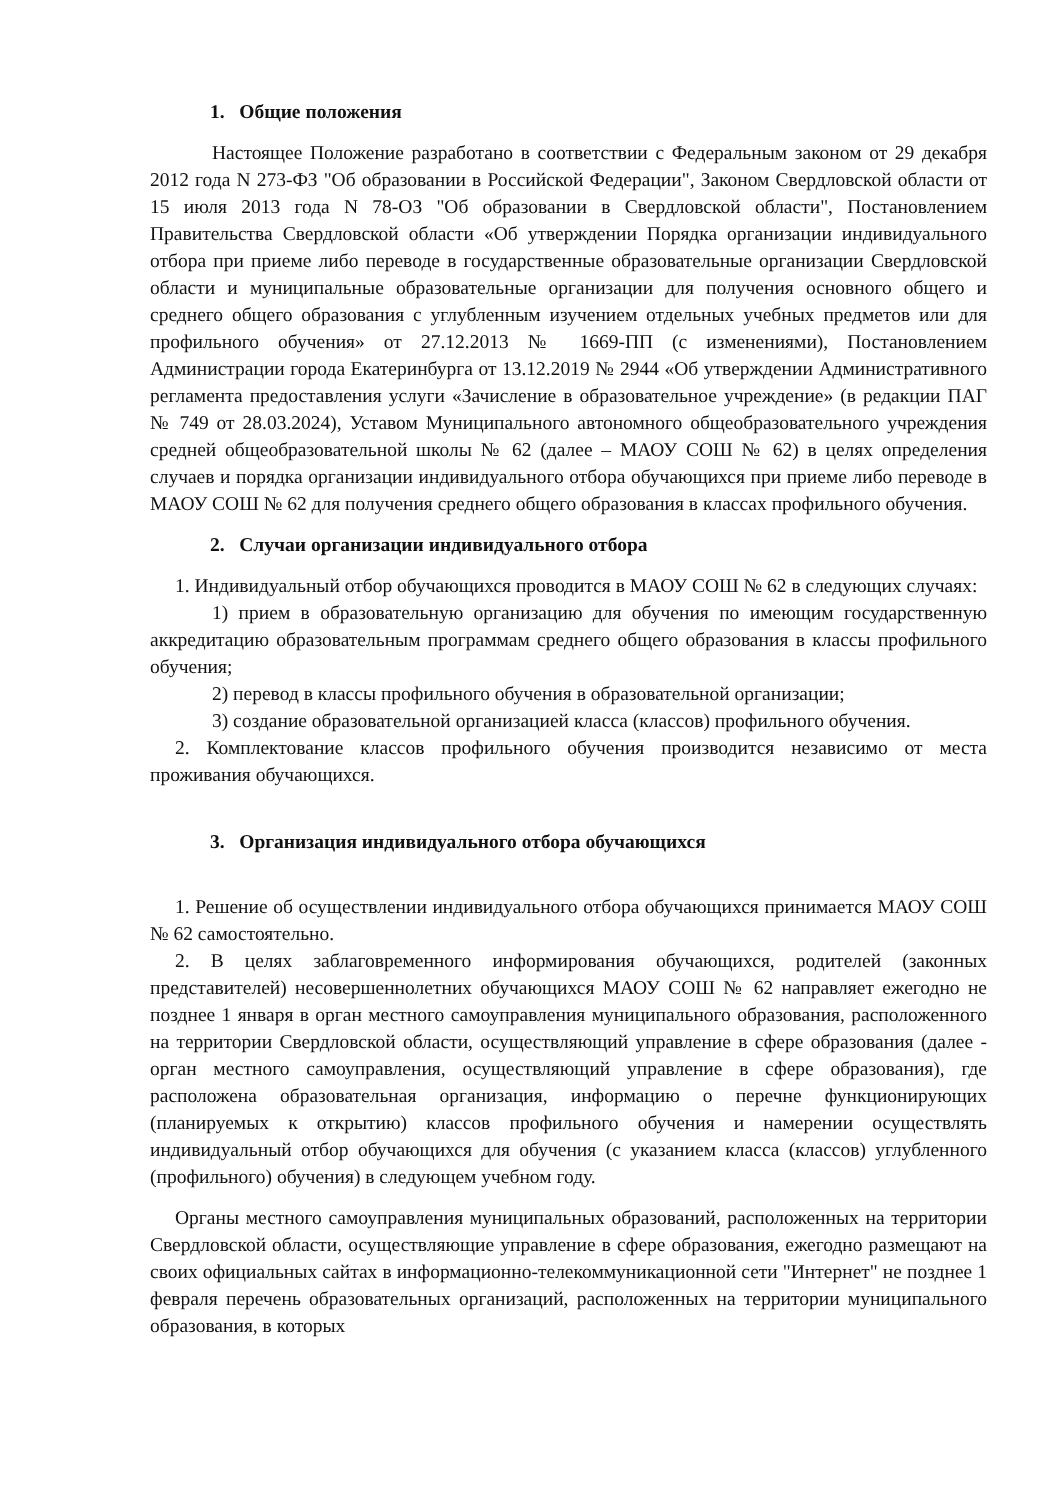1. Общие положения
Настоящее Положение разработано в соответствии с Федеральным законом от 29 декабря 2012 года N 273-ФЗ "Об образовании в Российской Федерации", Законом Свердловской области от 15 июля 2013 года N 78-ОЗ "Об образовании в Свердловской области", Постановлением Правительства Свердловской области «Об утверждении Порядка организации индивидуального отбора при приеме либо переводе в государственные образовательные организации Свердловской области и муниципальные образовательные организации для получения основного общего и среднего общего образования с углубленным изучением отдельных учебных предметов или для профильного обучения» от 27.12.2013 № 1669-ПП (с изменениями), Постановлением Администрации города Екатеринбурга от 13.12.2019 № 2944 «Об утверждении Административного регламента предоставления услуги «Зачисление в образовательное учреждение» (в редакции ПАГ № 749 от 28.03.2024), Уставом Муниципального автономного общеобразовательного учреждения средней общеобразовательной школы № 62 (далее – МАОУ СОШ № 62) в целях определения случаев и порядка организации индивидуального отбора обучающихся при приеме либо переводе в МАОУ СОШ № 62 для получения среднего общего образования в классах профильного обучения.
2. Случаи организации индивидуального отбора
1. Индивидуальный отбор обучающихся проводится в МАОУ СОШ № 62 в следующих случаях:
1) прием в образовательную организацию для обучения по имеющим государственную аккредитацию образовательным программам среднего общего образования в классы профильного обучения;
2) перевод в классы профильного обучения в образовательной организации;
3) создание образовательной организацией класса (классов) профильного обучения.
2. Комплектование классов профильного обучения производится независимо от места проживания обучающихся.
3. Организация индивидуального отбора обучающихся
1. Решение об осуществлении индивидуального отбора обучающихся принимается МАОУ СОШ № 62 самостоятельно.
2. В целях заблаговременного информирования обучающихся, родителей (законных представителей) несовершеннолетних обучающихся МАОУ СОШ № 62 направляет ежегодно не позднее 1 января в орган местного самоуправления муниципального образования, расположенного на территории Свердловской области, осуществляющий управление в сфере образования (далее - орган местного самоуправления, осуществляющий управление в сфере образования), где расположена образовательная организация, информацию о перечне функционирующих (планируемых к открытию) классов профильного обучения и намерении осуществлять индивидуальный отбор обучающихся для обучения (с указанием класса (классов) углубленного (профильного) обучения) в следующем учебном году.
Органы местного самоуправления муниципальных образований, расположенных на территории Свердловской области, осуществляющие управление в сфере образования, ежегодно размещают на своих официальных сайтах в информационно-телекоммуникационной сети "Интернет" не позднее 1 февраля перечень образовательных организаций, расположенных на территории муниципального образования, в которых